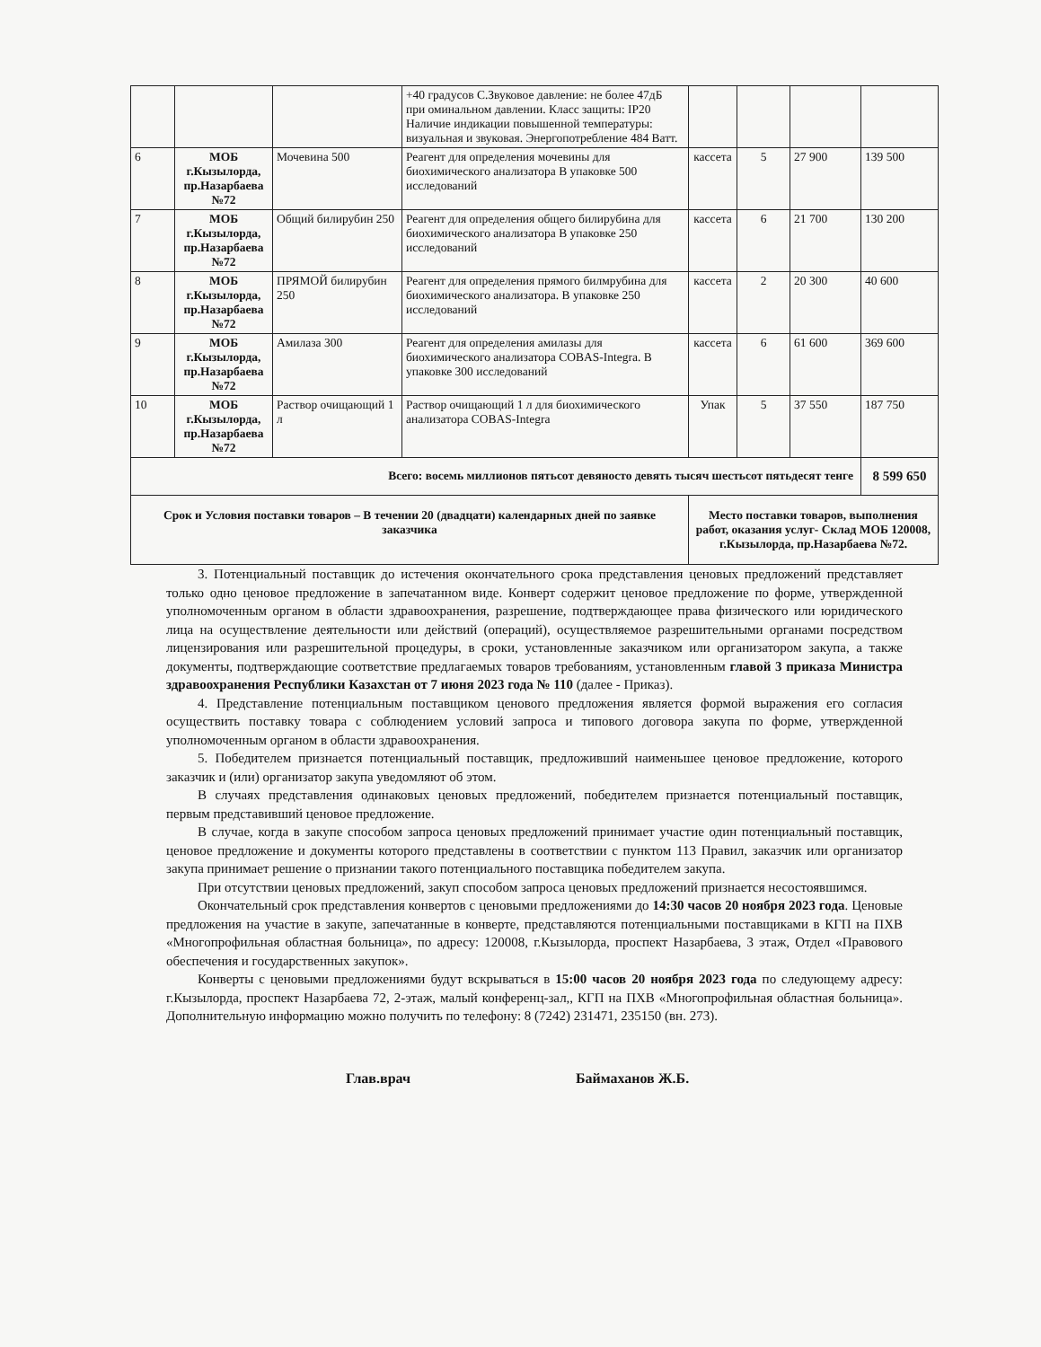| | | | +40 градусов С.Звуковое давление: не более 47дБ при оминальном давлении. Класс защиты: IP20 Наличие индикации повышенной температуры: визуальная и звуковая. Энергопотребление 484 Ватт. | | | | |
| 6 | МОБ г.Кызылорда, пр.Назарбаева №72 | Мочевина 500 | Реагент для определения мочевины для биохимического анализатора В упаковке 500 исследований | кассета | 5 | 27 900 | 139 500 |
| 7 | МОБ г.Кызылорда, пр.Назарбаева №72 | Общий билирубин 250 | Реагент для определения общего билирубина для биохимического анализатора В упаковке 250 исследований | кассета | 6 | 21 700 | 130 200 |
| 8 | МОБ г.Кызылорда, пр.Назарбаева №72 | ПРЯМОЙ билирубин 250 | Реагент для определения прямого билмрубина для биохимического анализатора. В упаковке 250 исследований | кассета | 2 | 20 300 | 40 600 |
| 9 | МОБ г.Кызылорда, пр.Назарбаева №72 | Амилаза 300 | Реагент для определения амилазы для биохимического анализатора COBAS-Integra. В упаковке 300 исследований | кассета | 6 | 61 600 | 369 600 |
| 10 | МОБ г.Кызылорда, пр.Назарбаева №72 | Раствор очищающий 1 л | Раствор очищающий 1 л для биохимического анализатора COBAS-Integra | Упак | 5 | 37 550 | 187 750 |
| Всего: восемь миллионов пятьсот девяносто девять тысяч шестьсот пятьдесят тенге | | | | | | | 8 599 650 |
| Срок и Условия поставки товаров – В течении 20 (двадцати) календарных дней по заявке заказчика | | | | Место поставки товаров, выполнения работ, оказания услуг- Склад МОБ 120008, г.Кызылорда, пр.Назарбаева №72. | | | |
3. Потенциальный поставщик до истечения окончательного срока представления ценовых предложений представляет только одно ценовое предложение в запечатанном виде. Конверт содержит ценовое предложение по форме, утвержденной уполномоченным органом в области здравоохранения, разрешение, подтверждающее права физического или юридического лица на осуществление деятельности или действий (операций), осуществляемое разрешительными органами посредством лицензирования или разрешительной процедуры, в сроки, установленные заказчиком или организатором закупа, а также документы, подтверждающие соответствие предлагаемых товаров требованиям, установленным главой 3 приказа Министра здравоохранения Республики Казахстан от 7 июня 2023 года № 110 (далее - Приказ).
4. Представление потенциальным поставщиком ценового предложения является формой выражения его согласия осуществить поставку товара с соблюдением условий запроса и типового договора закупа по форме, утвержденной уполномоченным органом в области здравоохранения.
5. Победителем признается потенциальный поставщик, предложивший наименьшее ценовое предложение, которого заказчик и (или) организатор закупа уведомляют об этом.
В случаях представления одинаковых ценовых предложений, победителем признается потенциальный поставщик, первым представивший ценовое предложение.
В случае, когда в закупе способом запроса ценовых предложений принимает участие один потенциальный поставщик, ценовое предложение и документы которого представлены в соответствии с пунктом 113 Правил, заказчик или организатор закупа принимает решение о признании такого потенциального поставщика победителем закупа.
При отсутствии ценовых предложений, закуп способом запроса ценовых предложений признается несостоявшимся.
Окончательный срок представления конвертов с ценовыми предложениями до 14:30 часов 20 ноября 2023 года. Ценовые предложения на участие в закупе, запечатанные в конверте, представляются потенциальными поставщиками в КГП на ПХВ «Многопрофильная областная больница», по адресу: 120008, г.Кызылорда, проспект Назарбаева, 3 этаж, Отдел «Правового обеспечения и государственных закупок».
Конверты с ценовыми предложениями будут вскрываться в 15:00 часов 20 ноября 2023 года по следующему адресу: г.Кызылорда, проспект Назарбаева 72, 2-этаж, малый конференц-зал,, КГП на ПХВ «Многопрофильная областная больница». Дополнительную информацию можно получить по телефону: 8 (7242) 231471, 235150 (вн. 273).
Глав.врач Баймаханов Ж.Б.